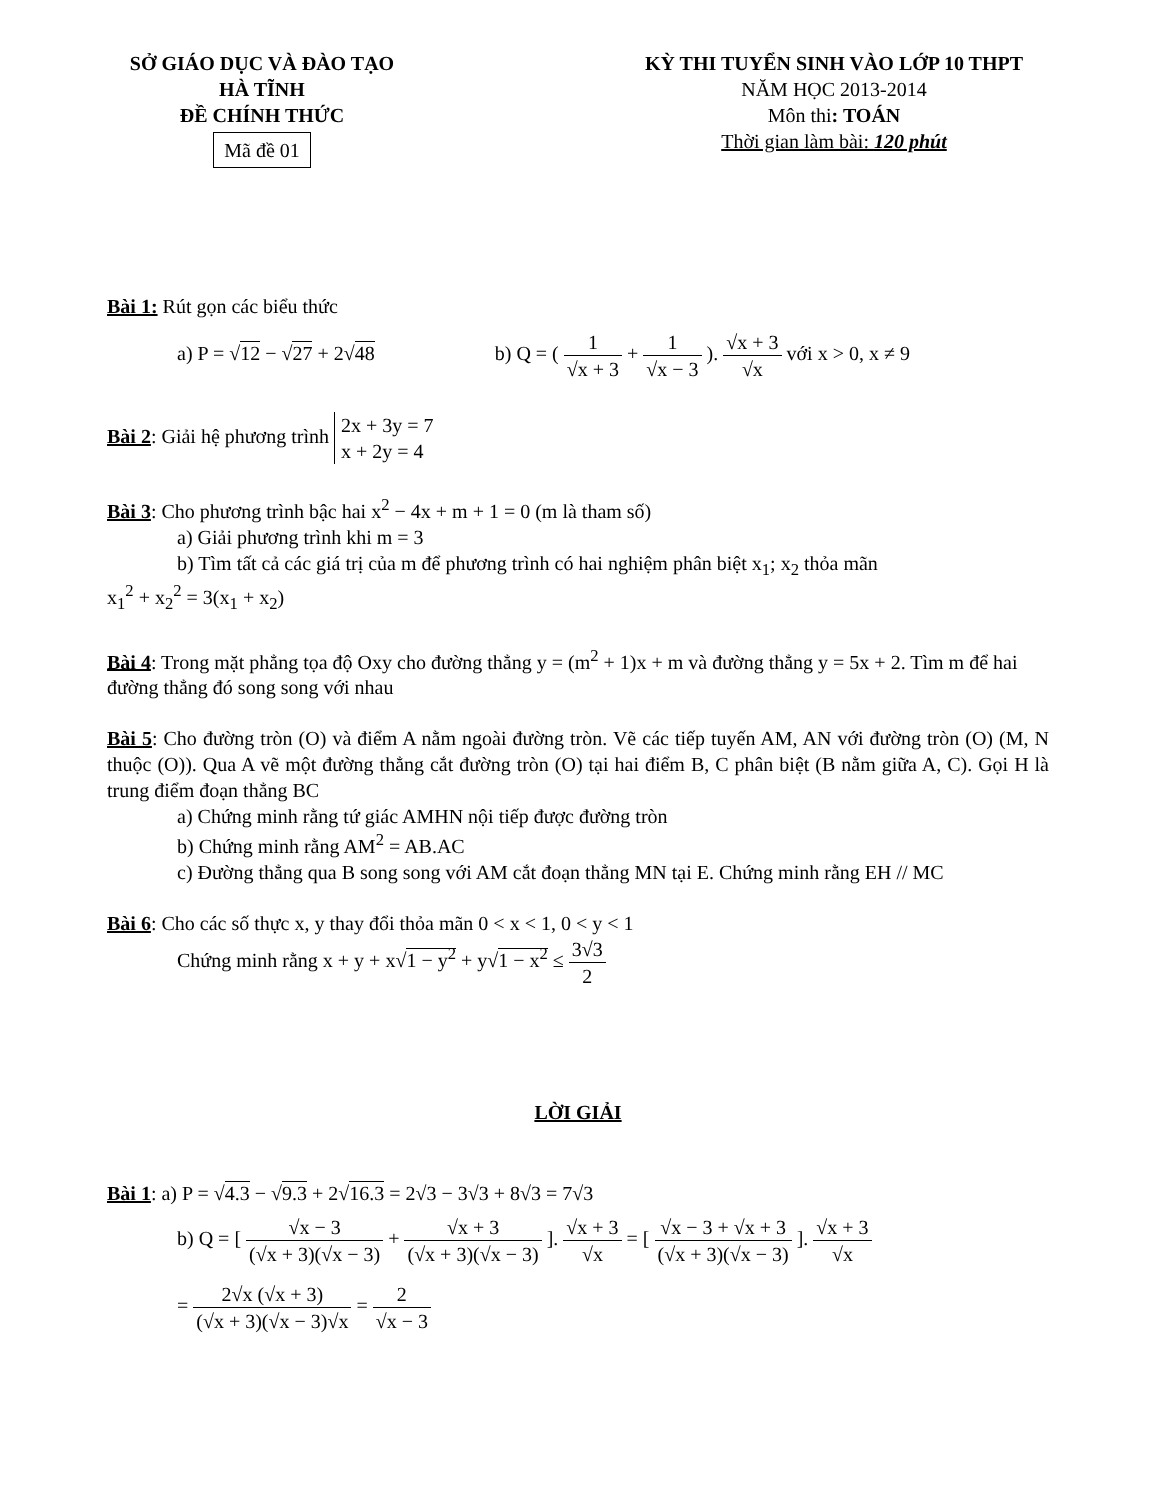SỞ GIÁO DỤC VÀ ĐÀO TẠO
HÀ TĨNH
ĐỀ CHÍNH THỨC
Mã đề 01
KỲ THI TUYỂN SINH VÀO LỚP 10 THPT
NĂM HỌC 2013-2014
Môn thi: TOÁN
Thời gian làm bài: 120 phút
Bài 1: Rút gọn các biểu thức
a) P = √12 − √27 + 2√48 b) Q = ( 1 √x + 3 + 1 √x − 3 ). √x + 3 √x với x > 0, x ≠ 9
Bài 2: Giải hệ phương trình 2x + 3y = 7
x + 2y = 4
Bài 3: Cho phương trình bậc hai x<sup>2</sup> − 4x + m + 1 = 0 (m là tham số)
a) Giải phương trình khi m = 3
b) Tìm tất cả các giá trị của m để phương trình có hai nghiệm phân biệt x<sub>1</sub>; x<sub>2</sub> thỏa mãn
x<sub>1</sub><sup>2</sup> + x<sub>2</sub><sup>2</sup> = 3(x<sub>1</sub> + x<sub>2</sub>)
Bài 4: Trong mặt phẳng tọa độ Oxy cho đường thẳng y = (m<sup>2</sup> + 1)x + m và đường thẳng y = 5x + 2. Tìm m để hai đường thẳng đó song song với nhau
Bài 5: Cho đường tròn (O) và điểm A nằm ngoài đường tròn. Vẽ các tiếp tuyến AM, AN với đường tròn (O) (M, N thuộc (O)). Qua A vẽ một đường thẳng cắt đường tròn (O) tại hai điểm B, C phân biệt (B nằm giữa A, C). Gọi H là trung điểm đoạn thẳng BC
a) Chứng minh rằng tứ giác AMHN nội tiếp được đường tròn
b) Chứng minh rằng AM<sup>2</sup> = AB.AC
c) Đường thẳng qua B song song với AM cắt đoạn thẳng MN tại E. Chứng minh rằng EH // MC
Bài 6: Cho các số thực x, y thay đổi thỏa mãn 0 < x < 1, 0 < y < 1
Chứng minh rằng x + y + x√1 − y<sup>2</sup> + y√1 − x<sup>2</sup> ≤ 3√3 2
LỜI GIẢI
Bài 1: a) P = √4.3 − √9.3 + 2√16.3 = 2√3 − 3√3 + 8√3 = 7√3
b) Q = [ √x − 3 (√x + 3)(√x − 3) + √x + 3 (√x + 3)(√x − 3) ]. √x + 3 √x = [ √x − 3 + √x + 3 (√x + 3)(√x − 3) ]. √x + 3 √x
= 2√x (√x + 3) (√x + 3)(√x − 3)√x = 2 √x − 3